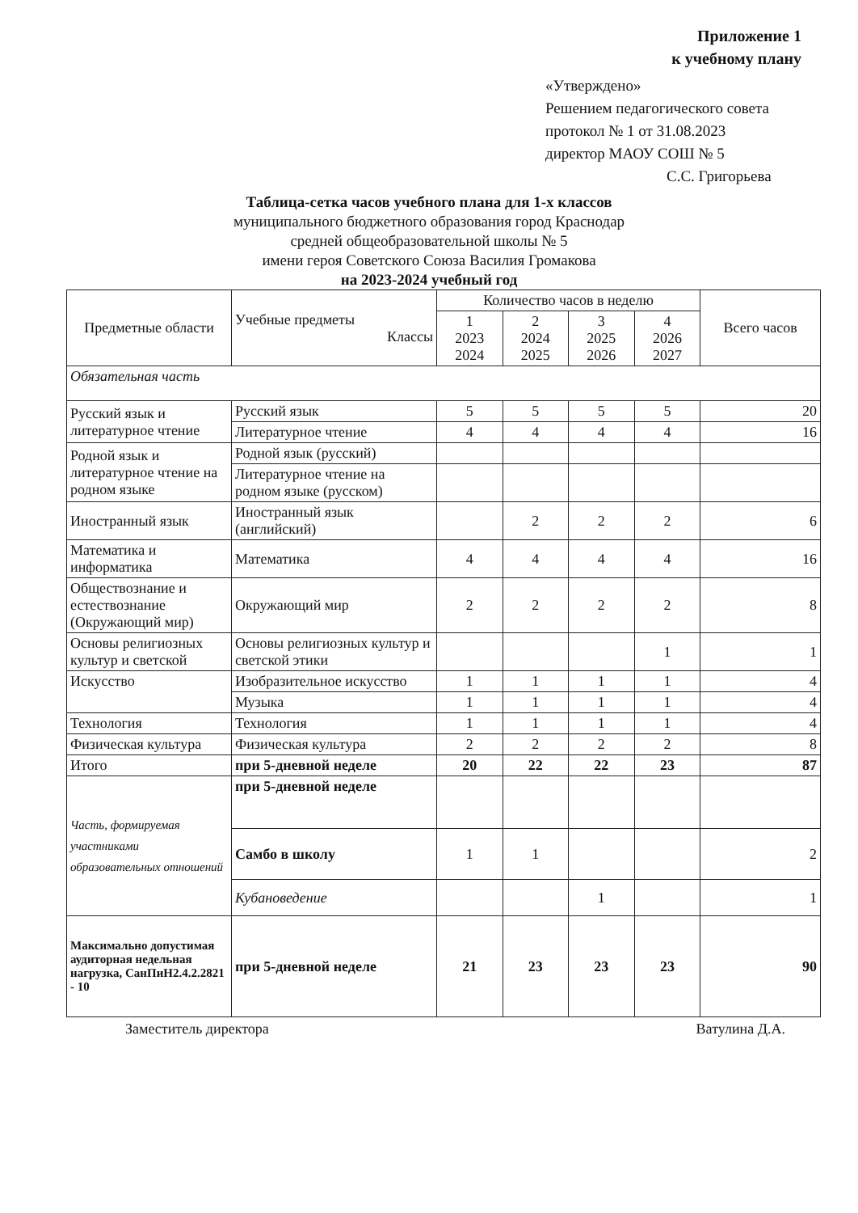Приложение 1
к учебному плану
«Утверждено»
Решением педагогического совета
протокол № 1 от 31.08.2023
директор МАОУ СОШ № 5
С.С. Григорьева
Таблица-сетка часов учебного плана для 1-х классов
муниципального бюджетного образования город Краснодар
средней общеобразовательной школы № 5
имени героя Советского Союза Василия Громакова
на 2023-2024 учебный год
| Предметные области | Учебные предметы Классы | Количество часов в неделю | | | | Всего часов |
| --- | --- | --- | --- | --- | --- | --- |
| | | 1 2023 2024 | 2 2024 2025 | 3 2025 2026 | 4 2026 2027 | |
| Обязательная часть | | | | | | |
| Русский язык и литературное чтение | Русский язык | 5 | 5 | 5 | 5 | 20 |
| | Литературное чтение | 4 | 4 | 4 | 4 | 16 |
| Родной язык и литературное чтение на родном языке | Родной язык (русский) | | | | | |
| | Литературное чтение на родном языке (русском) | | | | | |
| Иностранный язык | Иностранный язык (английский) | | 2 | 2 | 2 | 6 |
| Математика и информатика | Математика | 4 | 4 | 4 | 4 | 16 |
| Обществознание и естествознание (Окружающий мир) | Окружающий мир | 2 | 2 | 2 | 2 | 8 |
| Основы религиозных культур и светской | Основы религиозных культур и светской этики | | | | 1 | 1 |
| Искусство | Изобразительное искусство | 1 | 1 | 1 | 1 | 4 |
| | Музыка | 1 | 1 | 1 | 1 | 4 |
| Технология | Технология | 1 | 1 | 1 | 1 | 4 |
| Физическая культура | Физическая культура | 2 | 2 | 2 | 2 | 8 |
| Итого | при 5-дневной неделе | 20 | 22 | 22 | 23 | 87 |
| Часть, формируемая участниками образовательных отношений | при 5-дневной неделе | | | | | |
| | Самбо в школу | 1 | 1 | | | 2 |
| | Кубановедение | | | 1 | | 1 |
| Максимально допустимая аудиторная недельная нагрузка, СанПиН2.4.2.2821 - 10 | при 5-дневной неделе | 21 | 23 | 23 | 23 | 90 |
Заместитель директора Ватулина Д.А.